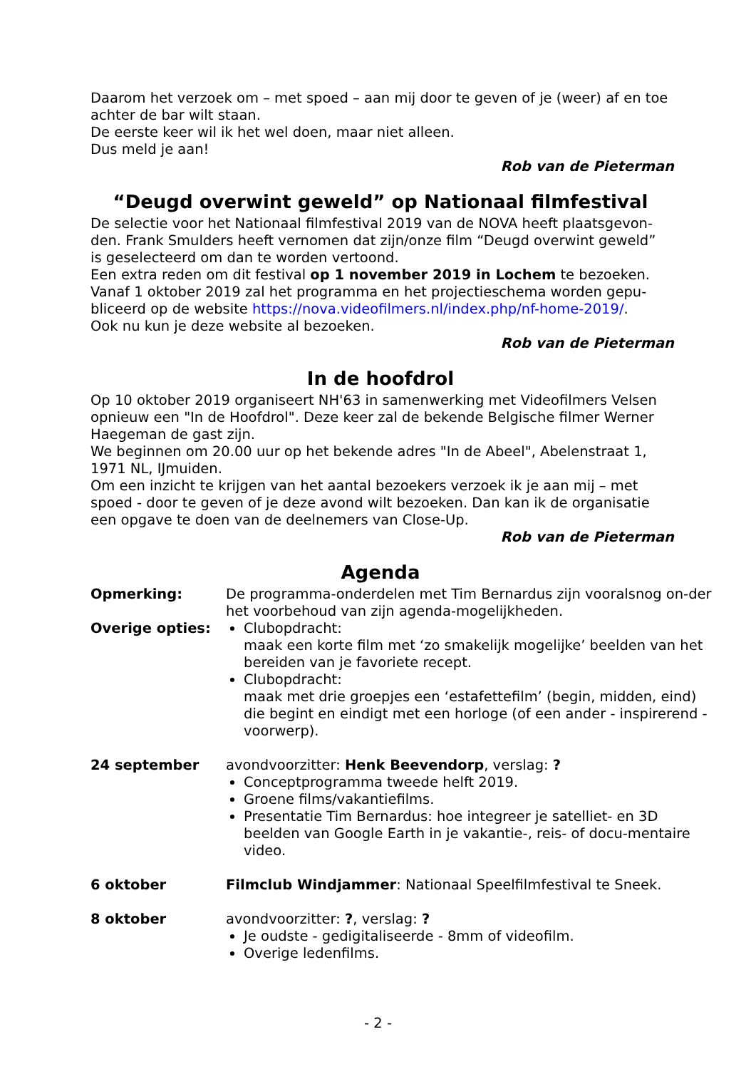Daarom het verzoek om – met spoed – aan mij door te geven of je (weer) af en toe achter de bar wilt staan.
De eerste keer wil ik het wel doen, maar niet alleen.
Dus meld je aan!
Rob van de Pieterman
“Deugd overwint geweld” op Nationaal filmfestival
De selectie voor het Nationaal filmfestival 2019 van de NOVA heeft plaatsgevon-den. Frank Smulders heeft vernomen dat zijn/onze film “Deugd overwint geweld” is geselecteerd om dan te worden vertoond.
Een extra reden om dit festival op 1 november 2019 in Lochem te bezoeken. Vanaf 1 oktober 2019 zal het programma en het projectieschema worden gepu-bliceerd op de website https://nova.videofilmers.nl/index.php/nf-home-2019/.
Ook nu kun je deze website al bezoeken.
Rob van de Pieterman
In de hoofdrol
Op 10 oktober 2019 organiseert NH'63 in samenwerking met Videofilmers Velsen opnieuw een "In de Hoofdrol". Deze keer zal de bekende Belgische filmer Werner Haegeman de gast zijn.
We beginnen om 20.00 uur op het bekende adres "In de Abeel", Abelenstraat 1, 1971 NL, IJmuiden.
Om een inzicht te krijgen van het aantal bezoekers verzoek ik je aan mij – met spoed - door te geven of je deze avond wilt bezoeken. Dan kan ik de organisatie een opgave te doen van de deelnemers van Close-Up.
Rob van de Pieterman
Agenda
Opmerking: De programma-onderdelen met Tim Bernardus zijn vooralsnog on-der het voorbehoud van zijn agenda-mogelijkheden.
Overige opties: Clubopdracht:
maak een korte film met ‘zo smakelijk mogelijke’ beelden van het bereiden van je favoriete recept.
Clubopdracht:
maak met drie groepjes een ‘estafettefilm’ (begin, midden, eind) die begint en eindigt met een horloge (of een ander - inspirerend - voorwerp).
24 september avondvoorzitter: Henk Beevendorp, verslag: ?
Conceptprogramma tweede helft 2019.
Groene films/vakantiefilms.
Presentatie Tim Bernardus: hoe integreer je satelliet- en 3D beelden van Google Earth in je vakantie-, reis- of docu-mentaire video.
6 oktober Filmclub Windjammer: Nationaal Speelfilmfestival te Sneek.
8 oktober avondvoorzitter: ?, verslag: ?
Je oudste - gedigitaliseerde - 8mm of videofilm.
Overige ledenfilms.
- 2 -